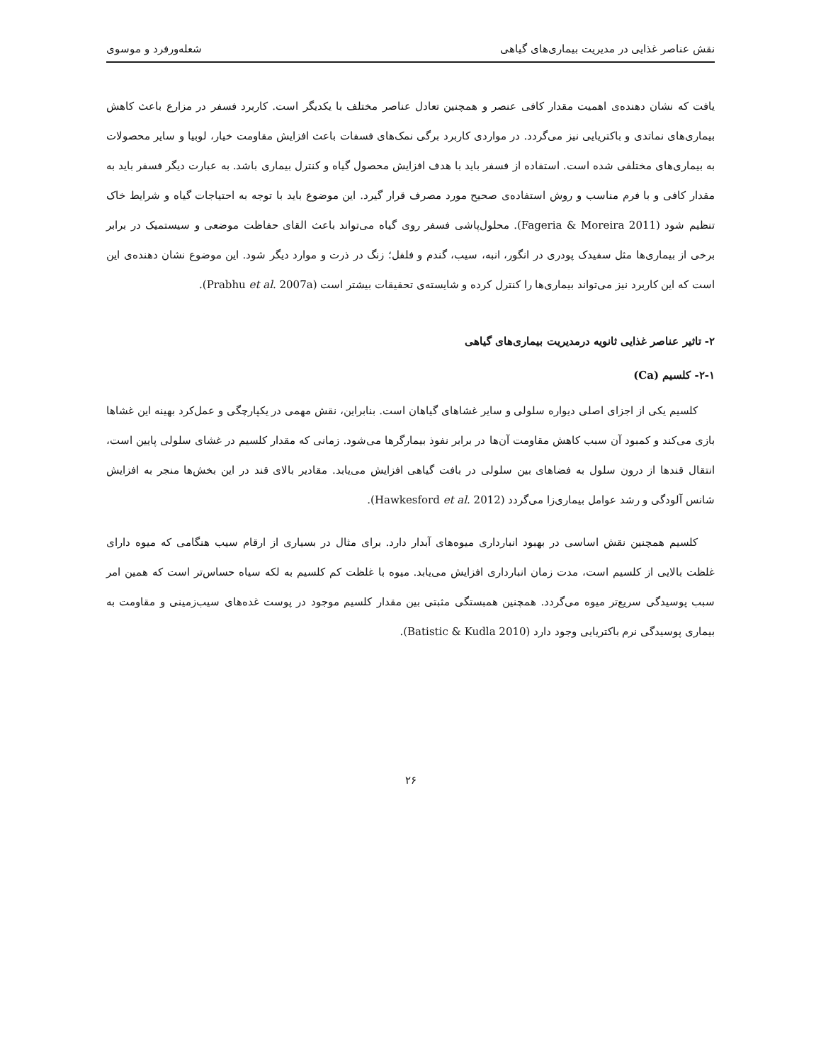نقش عناصر غذایی در مدیریت بیماری‌های گیاهی شعله‌ورفرد و موسوی
یافت که نشان دهنده‌ی اهمیت مقدار کافی عنصر و همچنین تعادل عناصر مختلف با یکدیگر است. کاربرد فسفر در مزارع باعث کاهش بیماری‌های نماتدی و باکتریایی نیز می‌گردد. در مواردی کاربرد برگی نمک‌های فسفات باعث افزایش مقاومت خیار، لوبیا و سایر محصولات به بیماری‌های مختلفی شده است. استفاده از فسفر باید با هدف افزایش محصول گیاه و کنترل بیماری باشد. به عبارت دیگر فسفر باید به مقدار کافی و با فرم مناسب و روش استفاده‌ی صحیح مورد مصرف قرار گیرد. این موضوع باید با توجه به احتیاجات گیاه و شرایط خاک تنظیم شود (Fageria & Moreira 2011). محلول‌پاشی فسفر روی گیاه می‌تواند باعث القای حفاظت موضعی و سیستمیک در برابر برخی از بیماری‌ها مثل سفیدک پودری در انگور، انبه، سیب، گندم و فلفل؛ زنگ در ذرت و موارد دیگر شود. این موضوع نشان دهنده‌ی این است که این کاربرد نیز می‌تواند بیماری‌ها را کنترل کرده و شایسته‌ی تحقیقات بیشتر است (Prabhu et al. 2007a).
۲- تاثیر عناصر غذایی ثانویه درمدیریت بیماری‌های گیاهی
۲-۱- کلسیم (Ca)
کلسیم یکی از اجزای اصلی دیواره سلولی و سایر غشاهای گیاهان است. بنابراین، نقش مهمی در یکپارچگی و عمل‌کرد بهینه این غشاها بازی می‌کند و کمبود آن سبب کاهش مقاومت آن‌ها در برابر نفوذ بیمارگرها می‌شود. زمانی که مقدار کلسیم در غشای سلولی پایین است، انتقال قندها از درون سلول به فضاهای بین سلولی در بافت گیاهی افزایش می‌یابد. مقادیر بالای قند در این بخش‌ها منجر به افزایش شانس آلودگی و رشد عوامل بیماری‌زا می‌گردد (Hawkesford et al. 2012).
کلسیم همچنین نقش اساسی در بهبود انبارداری میوه‌های آبدار دارد. برای مثال در بسیاری از ارقام سیب هنگامی که میوه دارای غلظت بالایی از کلسیم است، مدت زمان انبارداری افزایش می‌یابد. میوه با غلظت کم کلسیم به لکه سیاه حساس‌تر است که همین امر سبب پوسیدگی سریع‌تر میوه می‌گردد. همچنین همبستگی مثبتی بین مقدار کلسیم موجود در پوست غده‌های سیب‌زمینی و مقاومت به بیماری پوسیدگی نرم باکتریایی وجود دارد (Batistic & Kudla 2010).
۲۶